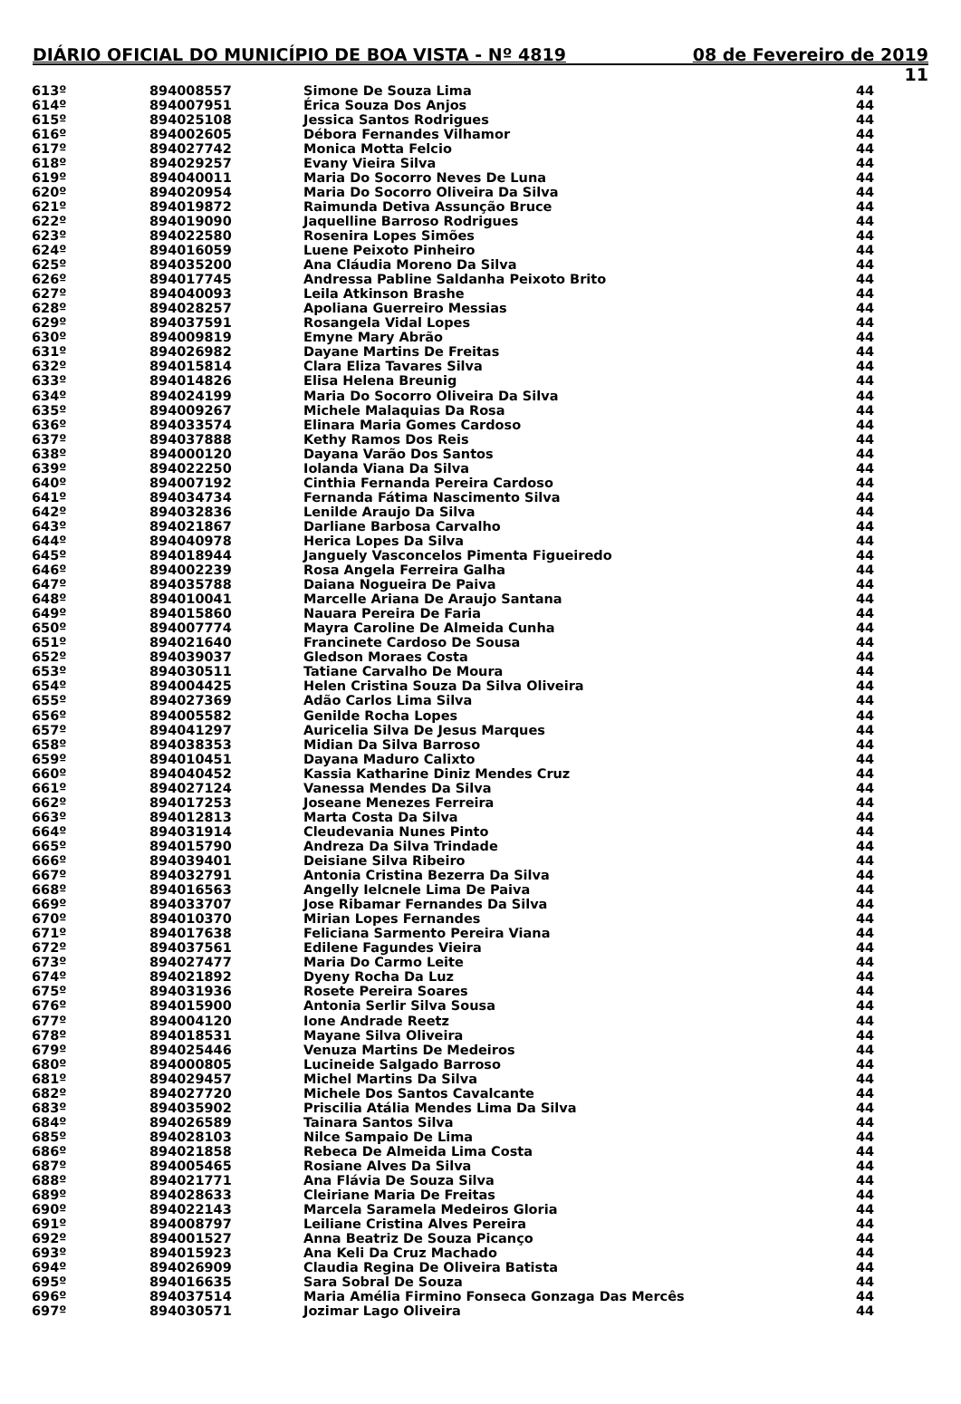DIÁRIO OFICIAL DO MUNICÍPIO DE BOA VISTA - Nº 4819 08 de Fevereiro de 2019
11
| 613º | 894008557 | Simone De Souza Lima | 44 |
| 614º | 894007951 | Érica Souza Dos Anjos | 44 |
| 615º | 894025108 | Jessica Santos Rodrigues | 44 |
| 616º | 894002605 | Débora Fernandes Vilhamor | 44 |
| 617º | 894027742 | Monica Motta Felcio | 44 |
| 618º | 894029257 | Evany Vieira Silva | 44 |
| 619º | 894040011 | Maria Do Socorro Neves De Luna | 44 |
| 620º | 894020954 | Maria Do Socorro Oliveira Da Silva | 44 |
| 621º | 894019872 | Raimunda Detiva Assunção Bruce | 44 |
| 622º | 894019090 | Jaquelline Barroso Rodrigues | 44 |
| 623º | 894022580 | Rosenira Lopes Simões | 44 |
| 624º | 894016059 | Luene Peixoto Pinheiro | 44 |
| 625º | 894035200 | Ana Cláudia Moreno Da Silva | 44 |
| 626º | 894017745 | Andressa Pabline Saldanha Peixoto Brito | 44 |
| 627º | 894040093 | Leila Atkinson Brashe | 44 |
| 628º | 894028257 | Apoliana Guerreiro Messias | 44 |
| 629º | 894037591 | Rosangela Vidal Lopes | 44 |
| 630º | 894009819 | Emyne Mary Abrão | 44 |
| 631º | 894026982 | Dayane Martins De Freitas | 44 |
| 632º | 894015814 | Clara Eliza Tavares Silva | 44 |
| 633º | 894014826 | Elisa Helena Breunig | 44 |
| 634º | 894024199 | Maria Do Socorro Oliveira Da Silva | 44 |
| 635º | 894009267 | Michele Malaquias Da Rosa | 44 |
| 636º | 894033574 | Elinara Maria Gomes Cardoso | 44 |
| 637º | 894037888 | Kethy Ramos Dos Reis | 44 |
| 638º | 894000120 | Dayana Varão Dos Santos | 44 |
| 639º | 894022250 | Iolanda Viana Da Silva | 44 |
| 640º | 894007192 | Cinthia Fernanda Pereira Cardoso | 44 |
| 641º | 894034734 | Fernanda Fátima Nascimento Silva | 44 |
| 642º | 894032836 | Lenilde Araujo Da Silva | 44 |
| 643º | 894021867 | Darliane Barbosa Carvalho | 44 |
| 644º | 894040978 | Herica Lopes Da Silva | 44 |
| 645º | 894018944 | Janguely Vasconcelos Pimenta Figueiredo | 44 |
| 646º | 894002239 | Rosa Angela Ferreira Galha | 44 |
| 647º | 894035788 | Daiana Nogueira De Paiva | 44 |
| 648º | 894010041 | Marcelle Ariana De Araujo Santana | 44 |
| 649º | 894015860 | Nauara Pereira De Faria | 44 |
| 650º | 894007774 | Mayra Caroline De Almeida Cunha | 44 |
| 651º | 894021640 | Francinete Cardoso De Sousa | 44 |
| 652º | 894039037 | Gledson Moraes Costa | 44 |
| 653º | 894030511 | Tatiane Carvalho De Moura | 44 |
| 654º | 894004425 | Helen Cristina Souza Da Silva Oliveira | 44 |
| 655º | 894027369 | Adão Carlos Lima Silva | 44 |
| 656º | 894005582 | Genilde Rocha Lopes | 44 |
| 657º | 894041297 | Auricelia Silva De Jesus Marques | 44 |
| 658º | 894038353 | Midian Da Silva Barroso | 44 |
| 659º | 894010451 | Dayana Maduro Calixto | 44 |
| 660º | 894040452 | Kassia Katharine Diniz Mendes Cruz | 44 |
| 661º | 894027124 | Vanessa Mendes Da Silva | 44 |
| 662º | 894017253 | Joseane Menezes Ferreira | 44 |
| 663º | 894012813 | Marta Costa Da Silva | 44 |
| 664º | 894031914 | Cleudevania Nunes Pinto | 44 |
| 665º | 894015790 | Andreza Da Silva Trindade | 44 |
| 666º | 894039401 | Deisiane Silva Ribeiro | 44 |
| 667º | 894032791 | Antonia Cristina Bezerra Da Silva | 44 |
| 668º | 894016563 | Angelly Ielcnele Lima De Paiva | 44 |
| 669º | 894033707 | Jose Ribamar Fernandes Da Silva | 44 |
| 670º | 894010370 | Mirian Lopes Fernandes | 44 |
| 671º | 894017638 | Feliciana Sarmento Pereira Viana | 44 |
| 672º | 894037561 | Edilene Fagundes Vieira | 44 |
| 673º | 894027477 | Maria Do Carmo Leite | 44 |
| 674º | 894021892 | Dyeny Rocha Da Luz | 44 |
| 675º | 894031936 | Rosete Pereira Soares | 44 |
| 676º | 894015900 | Antonia Serlir Silva Sousa | 44 |
| 677º | 894004120 | Ione Andrade Reetz | 44 |
| 678º | 894018531 | Mayane Silva Oliveira | 44 |
| 679º | 894025446 | Venuza Martins De Medeiros | 44 |
| 680º | 894000805 | Lucineide Salgado Barroso | 44 |
| 681º | 894029457 | Michel Martins Da Silva | 44 |
| 682º | 894027720 | Michele Dos Santos Cavalcante | 44 |
| 683º | 894035902 | Priscilia Atália Mendes Lima Da Silva | 44 |
| 684º | 894026589 | Tainara Santos Silva | 44 |
| 685º | 894028103 | Nilce Sampaio De Lima | 44 |
| 686º | 894021858 | Rebeca De Almeida Lima Costa | 44 |
| 687º | 894005465 | Rosiane Alves Da Silva | 44 |
| 688º | 894021771 | Ana Flávia De Souza Silva | 44 |
| 689º | 894028633 | Cleiriane Maria De Freitas | 44 |
| 690º | 894022143 | Marcela Saramela Medeiros Gloria | 44 |
| 691º | 894008797 | Leiliane Cristina Alves Pereira | 44 |
| 692º | 894001527 | Anna Beatriz De Souza Picanço | 44 |
| 693º | 894015923 | Ana Keli Da Cruz Machado | 44 |
| 694º | 894026909 | Claudia Regina De Oliveira Batista | 44 |
| 695º | 894016635 | Sara Sobral De Souza | 44 |
| 696º | 894037514 | Maria Amélia Firmino Fonseca Gonzaga Das Mercês | 44 |
| 697º | 894030571 | Jozimar Lago Oliveira | 44 |